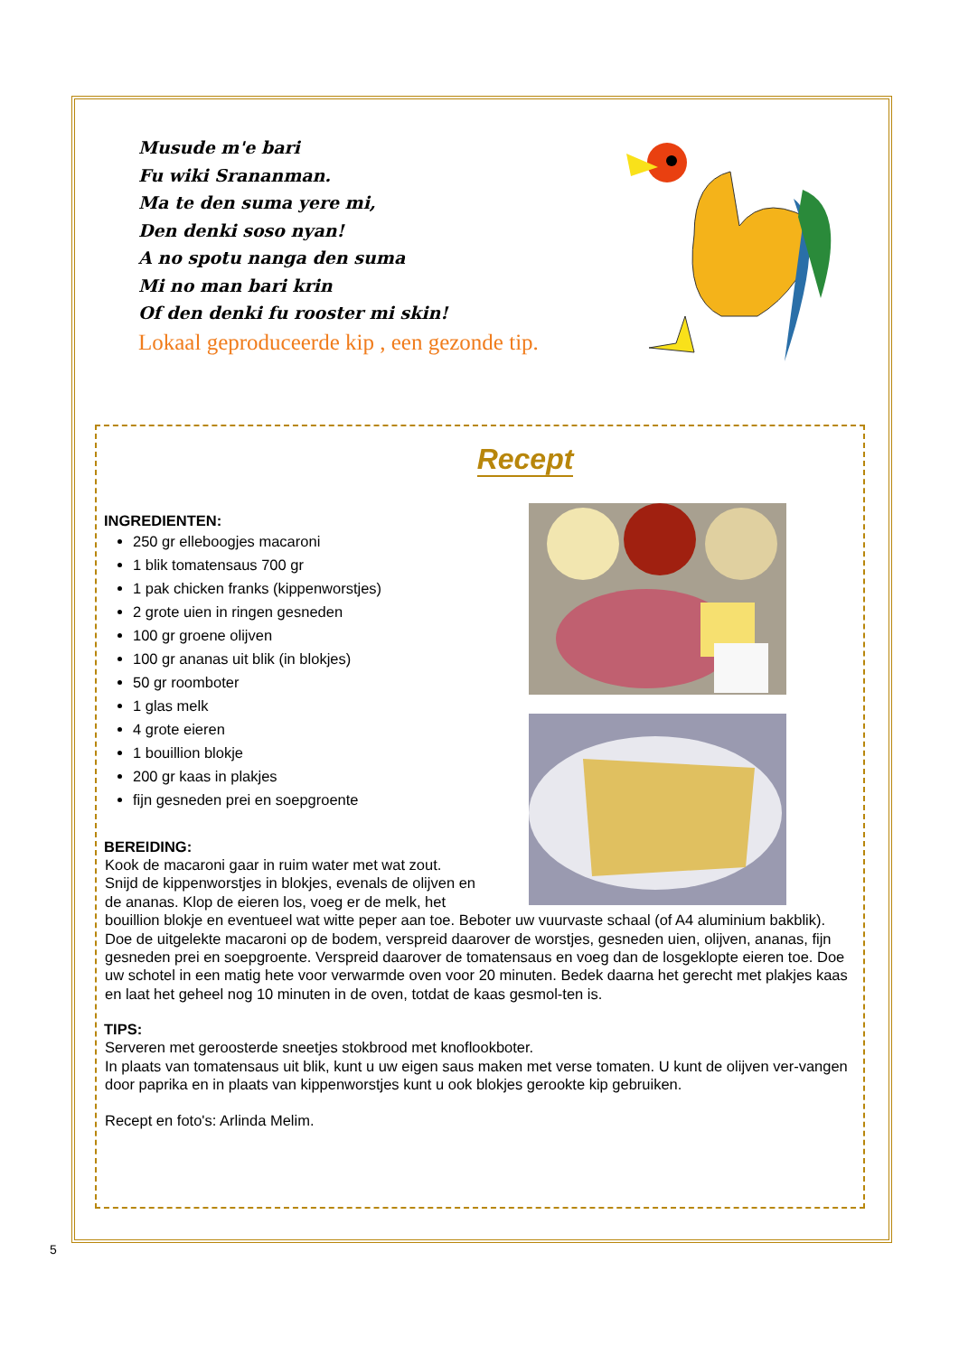Musude m'e bari
Fu wiki Sranan­man.
Ma te den suma yere mi,
Den denki soso nyan!
A no spotu nanga den suma
Mi no man bari krin
Of den denki fu rooster mi skin!
Lokaal geproduceerde kip , een gezonde tip.
Recept
INGREDIENTEN:
250 gr elleboogjes macaroni
1 blik tomatensaus 700 gr
1 pak chicken franks (kippenworstjes)
2 grote uien in ringen gesneden
100 gr groene olijven
100 gr ananas uit blik (in blokjes)
50 gr roomboter
1 glas melk
4 grote eieren
1 bouillion blokje
200 gr kaas in plakjes
fijn gesneden prei en soepgroente
BEREIDING:
Kook de macaroni gaar in ruim water met wat zout.
Snijd de kippenworstjes in blokjes, evenals de olijven en
de ananas. Klop de eieren los, voeg er de melk, het
bouillion blokje en eventueel wat witte peper aan toe. Beboter uw vuurvaste schaal (of A4 aluminium bakblik). Doe de uitgelekte macaroni op de bodem, verspreid daarover de worstjes, gesneden uien, olijven, ananas, fijn gesneden prei en soepgroente. Verspreid daarover de tomatensaus en voeg dan de losgeklopte eieren toe. Doe uw schotel in een matig hete voor verwarmde oven voor 20 minuten. Bedek daarna het gerecht met plakjes kaas en laat het geheel nog 10 minuten in de oven, totdat de kaas gesmol-ten is.
TIPS:
Serveren met geroosterde sneetjes stokbrood met knoflookboter.
In plaats van tomatensaus uit blik, kunt u uw eigen saus maken met verse tomaten. U kunt de olijven ver-vangen door paprika en in plaats van kippenworstjes kunt u ook blokjes gerookte kip gebruiken.
Recept en foto's: Arlinda Melim.
5